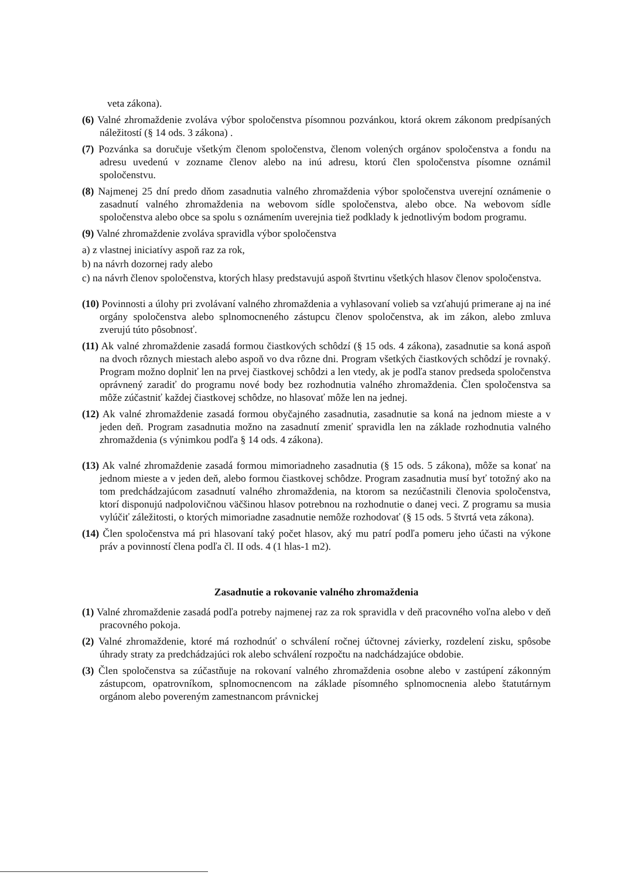veta zákona).
(6) Valné zhromaždenie zvoláva výbor spoločenstva písomnou pozvánkou, ktorá okrem zákonom predpísaných náležitostí (§ 14 ods. 3 zákona) .
(7) Pozvánka sa doručuje všetkým členom spoločenstva, členom volených orgánov spoločenstva a fondu na adresu uvedenú v zozname členov alebo na inú adresu, ktorú člen spoločenstva písomne oznámil spoločenstvu.
(8) Najmenej 25 dní predo dňom zasadnutia valného zhromaždenia výbor spoločenstva uverejní oznámenie o zasadnutí valného zhromaždenia na webovom sídle spoločenstva, alebo obce. Na webovom sídle spoločenstva alebo obce sa spolu s oznámením uverejnia tiež podklady k jednotlivým bodom programu.
(9) Valné zhromaždenie zvoláva spravidla výbor spoločenstva
a) z vlastnej iniciatívy aspoň raz za rok,
b) na návrh dozornej rady alebo
c) na návrh členov spoločenstva, ktorých hlasy predstavujú aspoň štvrtinu všetkých hlasov členov spoločenstva.
(10) Povinnosti a úlohy pri zvolávaní valného zhromaždenia a vyhlasovaní volieb sa vzťahujú primerane aj na iné orgány spoločenstva alebo splnomocneného zástupcu členov spoločenstva, ak im zákon, alebo zmluva zverujú túto pôsobnosť.
(11) Ak valné zhromaždenie zasadá formou čiastkových schôdzí (§ 15 ods. 4 zákona), zasadnutie sa koná aspoň na dvoch rôznych miestach alebo aspoň vo dva rôzne dni. Program všetkých čiastkových schôdzí je rovnaký. Program možno doplniť len na prvej čiastkovej schôdzi a len vtedy, ak je podľa stanov predseda spoločenstva oprávnený zaradiť do programu nové body bez rozhodnutia valného zhromaždenia. Člen spoločenstva sa môže zúčastniť každej čiastkovej schôdze, no hlasovať môže len na jednej.
(12) Ak valné zhromaždenie zasadá formou obyčajného zasadnutia, zasadnutie sa koná na jednom mieste a v jeden deň. Program zasadnutia možno na zasadnutí zmeniť spravidla len na základe rozhodnutia valného zhromaždenia (s výnimkou podľa § 14 ods. 4 zákona).
(13) Ak valné zhromaždenie zasadá formou mimoriadneho zasadnutia (§ 15 ods. 5 zákona), môže sa konať na jednom mieste a v jeden deň, alebo formou čiastkovej schôdze. Program zasadnutia musí byť totožný ako na tom predchádzajúcom zasadnutí valného zhromaždenia, na ktorom sa nezúčastnili členovia spoločenstva, ktorí disponujú nadpolovičnou väčšinou hlasov potrebnou na rozhodnutie o danej veci. Z programu sa musia vylúčiť záležitosti, o ktorých mimoriadne zasadnutie nemôže rozhodovať (§ 15 ods. 5 štvrtá veta zákona).
(14) Člen spoločenstva má pri hlasovaní taký počet hlasov, aký mu patrí podľa pomeru jeho účasti na výkone práv a povinností člena podľa čl. II ods. 4 (1 hlas-1 m2).
Zasadnutie a rokovanie valného zhromaždenia
(1) Valné zhromaždenie zasadá podľa potreby najmenej raz za rok spravidla v deň pracovného voľna alebo v deň pracovného pokoja.
(2) Valné zhromaždenie, ktoré má rozhodnúť o schválení ročnej účtovnej závierky, rozdelení zisku, spôsobe úhrady straty za predchádzajúci rok alebo schválení rozpočtu na nadchádzajúce obdobie.
(3) Člen spoločenstva sa zúčastňuje na rokovaní valného zhromaždenia osobne alebo v zastúpení zákonným zástupcom, opatrovníkom, splnomocnencom na základe písomného splnomocnenia alebo štatutárnym orgánom alebo povereným zamestnancom právnickej